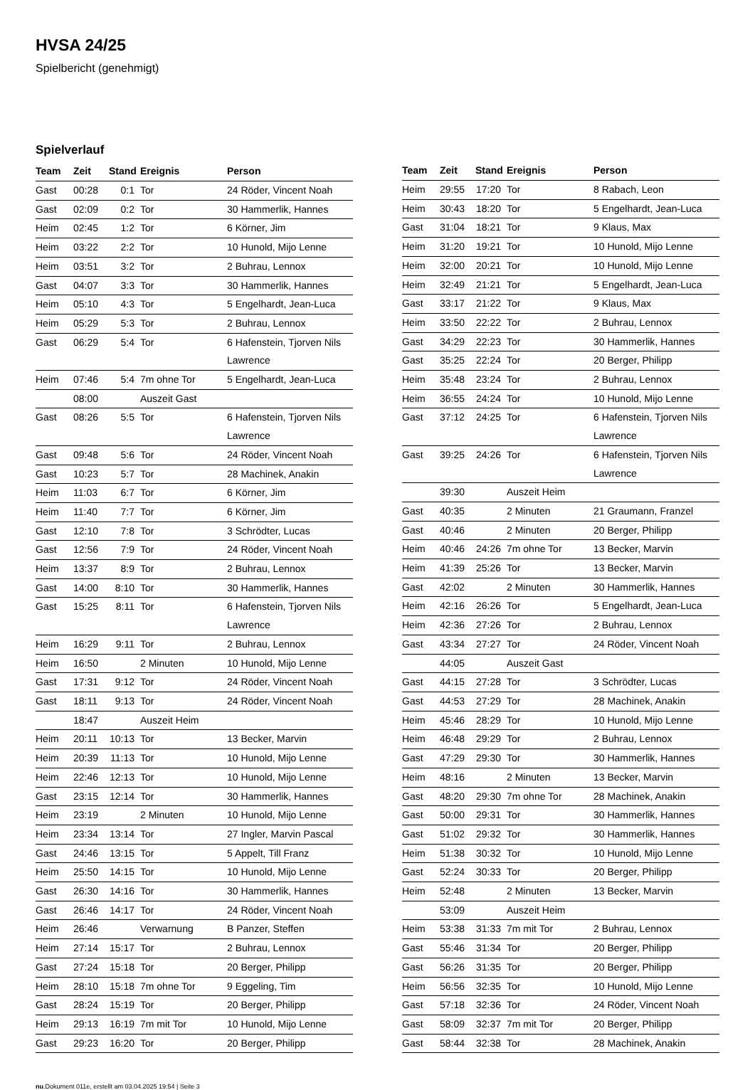HVSA 24/25
Spielbericht (genehmigt)
Spielverlauf
| Team | Zeit | Stand | Ereignis | Person |
| --- | --- | --- | --- | --- |
| Gast | 00:28 | 0:1 | Tor | 24 Röder, Vincent Noah |
| Gast | 02:09 | 0:2 | Tor | 30 Hammerlik, Hannes |
| Heim | 02:45 | 1:2 | Tor | 6 Körner, Jim |
| Heim | 03:22 | 2:2 | Tor | 10 Hunold, Mijo Lenne |
| Heim | 03:51 | 3:2 | Tor | 2 Buhrau, Lennox |
| Gast | 04:07 | 3:3 | Tor | 30 Hammerlik, Hannes |
| Heim | 05:10 | 4:3 | Tor | 5 Engelhardt, Jean-Luca |
| Heim | 05:29 | 5:3 | Tor | 2 Buhrau, Lennox |
| Gast | 06:29 | 5:4 | Tor | 6 Hafenstein, Tjorven Nils Lawrence |
| Heim | 07:46 | 5:4 | 7m ohne Tor | 5 Engelhardt, Jean-Luca |
| | 08:00 | | Auszeit Gast | |
| Gast | 08:26 | 5:5 | Tor | 6 Hafenstein, Tjorven Nils Lawrence |
| Gast | 09:48 | 5:6 | Tor | 24 Röder, Vincent Noah |
| Gast | 10:23 | 5:7 | Tor | 28 Machinek, Anakin |
| Heim | 11:03 | 6:7 | Tor | 6 Körner, Jim |
| Heim | 11:40 | 7:7 | Tor | 6 Körner, Jim |
| Gast | 12:10 | 7:8 | Tor | 3 Schrödter, Lucas |
| Gast | 12:56 | 7:9 | Tor | 24 Röder, Vincent Noah |
| Heim | 13:37 | 8:9 | Tor | 2 Buhrau, Lennox |
| Gast | 14:00 | 8:10 | Tor | 30 Hammerlik, Hannes |
| Gast | 15:25 | 8:11 | Tor | 6 Hafenstein, Tjorven Nils Lawrence |
| Heim | 16:29 | 9:11 | Tor | 2 Buhrau, Lennox |
| Heim | 16:50 | | 2 Minuten | 10 Hunold, Mijo Lenne |
| Gast | 17:31 | 9:12 | Tor | 24 Röder, Vincent Noah |
| Gast | 18:11 | 9:13 | Tor | 24 Röder, Vincent Noah |
| | 18:47 | | Auszeit Heim | |
| Heim | 20:11 | 10:13 | Tor | 13 Becker, Marvin |
| Heim | 20:39 | 11:13 | Tor | 10 Hunold, Mijo Lenne |
| Heim | 22:46 | 12:13 | Tor | 10 Hunold, Mijo Lenne |
| Gast | 23:15 | 12:14 | Tor | 30 Hammerlik, Hannes |
| Heim | 23:19 | | 2 Minuten | 10 Hunold, Mijo Lenne |
| Heim | 23:34 | 13:14 | Tor | 27 Ingler, Marvin Pascal |
| Gast | 24:46 | 13:15 | Tor | 5 Appelt, Till Franz |
| Heim | 25:50 | 14:15 | Tor | 10 Hunold, Mijo Lenne |
| Gast | 26:30 | 14:16 | Tor | 30 Hammerlik, Hannes |
| Gast | 26:46 | 14:17 | Tor | 24 Röder, Vincent Noah |
| Heim | 26:46 | | Verwarnung | B Panzer, Steffen |
| Heim | 27:14 | 15:17 | Tor | 2 Buhrau, Lennox |
| Gast | 27:24 | 15:18 | Tor | 20 Berger, Philipp |
| Heim | 28:10 | 15:18 | 7m ohne Tor | 9 Eggeling, Tim |
| Gast | 28:24 | 15:19 | Tor | 20 Berger, Philipp |
| Heim | 29:13 | 16:19 | 7m mit Tor | 10 Hunold, Mijo Lenne |
| Gast | 29:23 | 16:20 | Tor | 20 Berger, Philipp |
| Team | Zeit | Stand | Ereignis | Person |
| --- | --- | --- | --- | --- |
| Heim | 29:55 | 17:20 | Tor | 8 Rabach, Leon |
| Heim | 30:43 | 18:20 | Tor | 5 Engelhardt, Jean-Luca |
| Gast | 31:04 | 18:21 | Tor | 9 Klaus, Max |
| Heim | 31:20 | 19:21 | Tor | 10 Hunold, Mijo Lenne |
| Heim | 32:00 | 20:21 | Tor | 10 Hunold, Mijo Lenne |
| Heim | 32:49 | 21:21 | Tor | 5 Engelhardt, Jean-Luca |
| Gast | 33:17 | 21:22 | Tor | 9 Klaus, Max |
| Heim | 33:50 | 22:22 | Tor | 2 Buhrau, Lennox |
| Gast | 34:29 | 22:23 | Tor | 30 Hammerlik, Hannes |
| Gast | 35:25 | 22:24 | Tor | 20 Berger, Philipp |
| Heim | 35:48 | 23:24 | Tor | 2 Buhrau, Lennox |
| Heim | 36:55 | 24:24 | Tor | 10 Hunold, Mijo Lenne |
| Gast | 37:12 | 24:25 | Tor | 6 Hafenstein, Tjorven Nils Lawrence |
| Gast | 39:25 | 24:26 | Tor | 6 Hafenstein, Tjorven Nils Lawrence |
| | 39:30 | | Auszeit Heim | |
| Gast | 40:35 | | 2 Minuten | 21 Graumann, Franzel |
| Gast | 40:46 | | 2 Minuten | 20 Berger, Philipp |
| Heim | 40:46 | 24:26 | 7m ohne Tor | 13 Becker, Marvin |
| Heim | 41:39 | 25:26 | Tor | 13 Becker, Marvin |
| Gast | 42:02 | | 2 Minuten | 30 Hammerlik, Hannes |
| Heim | 42:16 | 26:26 | Tor | 5 Engelhardt, Jean-Luca |
| Heim | 42:36 | 27:26 | Tor | 2 Buhrau, Lennox |
| Gast | 43:34 | 27:27 | Tor | 24 Röder, Vincent Noah |
| | 44:05 | | Auszeit Gast | |
| Gast | 44:15 | 27:28 | Tor | 3 Schrödter, Lucas |
| Gast | 44:53 | 27:29 | Tor | 28 Machinek, Anakin |
| Heim | 45:46 | 28:29 | Tor | 10 Hunold, Mijo Lenne |
| Heim | 46:48 | 29:29 | Tor | 2 Buhrau, Lennox |
| Gast | 47:29 | 29:30 | Tor | 30 Hammerlik, Hannes |
| Heim | 48:16 | | 2 Minuten | 13 Becker, Marvin |
| Gast | 48:20 | 29:30 | 7m ohne Tor | 28 Machinek, Anakin |
| Gast | 50:00 | 29:31 | Tor | 30 Hammerlik, Hannes |
| Gast | 51:02 | 29:32 | Tor | 30 Hammerlik, Hannes |
| Heim | 51:38 | 30:32 | Tor | 10 Hunold, Mijo Lenne |
| Gast | 52:24 | 30:33 | Tor | 20 Berger, Philipp |
| Heim | 52:48 | | 2 Minuten | 13 Becker, Marvin |
| | 53:09 | | Auszeit Heim | |
| Heim | 53:38 | 31:33 | 7m mit Tor | 2 Buhrau, Lennox |
| Gast | 55:46 | 31:34 | Tor | 20 Berger, Philipp |
| Gast | 56:26 | 31:35 | Tor | 20 Berger, Philipp |
| Heim | 56:56 | 32:35 | Tor | 10 Hunold, Mijo Lenne |
| Gast | 57:18 | 32:36 | Tor | 24 Röder, Vincent Noah |
| Gast | 58:09 | 32:37 | 7m mit Tor | 20 Berger, Philipp |
| Gast | 58:44 | 32:38 | Tor | 28 Machinek, Anakin |
nu.Dokument 011e, erstellt am 03.04.2025 19:54 | Seite 3